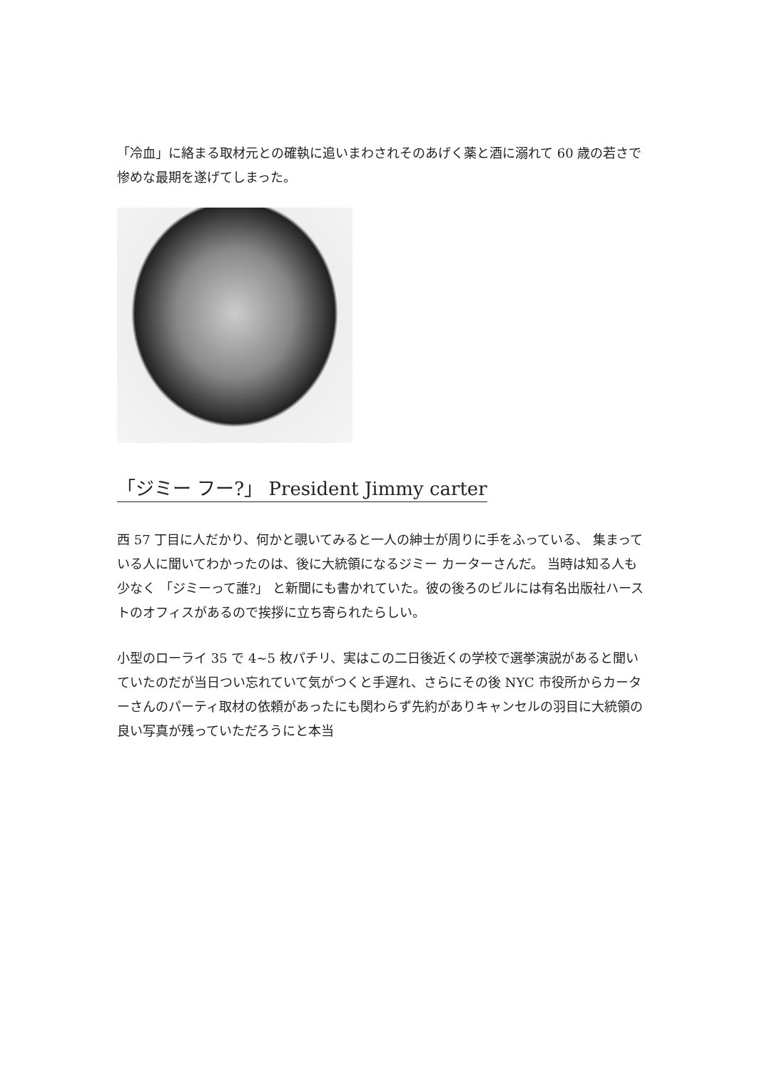「冷血」に絡まる取材元との確執に追いまわされそのあげく薬と酒に溺れて 60 歳の若さで惨めな最期を遂げてしまった。
「ジミー フー?」 President Jimmy carter
西 57 丁目に人だかり、何かと覗いてみると一人の紳士が周りに手をふっている、 集まっている人に聞いてわかったのは、後に大統領になるジミー カーターさんだ。 当時は知る人も少なく 「ジミーって誰?」 と新聞にも書かれていた。彼の後ろのビルには有名出版社ハーストのオフィスがあるので挨拶に立ち寄られたらしい。
小型のローライ 35 で 4~5 枚パチリ、実はこの二日後近くの学校で選挙演説があると聞いていたのだが当日つい忘れていて気がつくと手遅れ、さらにその後 NYC 市役所からカーターさんのパーティ取材の依頼があったにも関わらず先約がありキャンセルの羽目に大統領の良い写真が残っていただろうにと本当